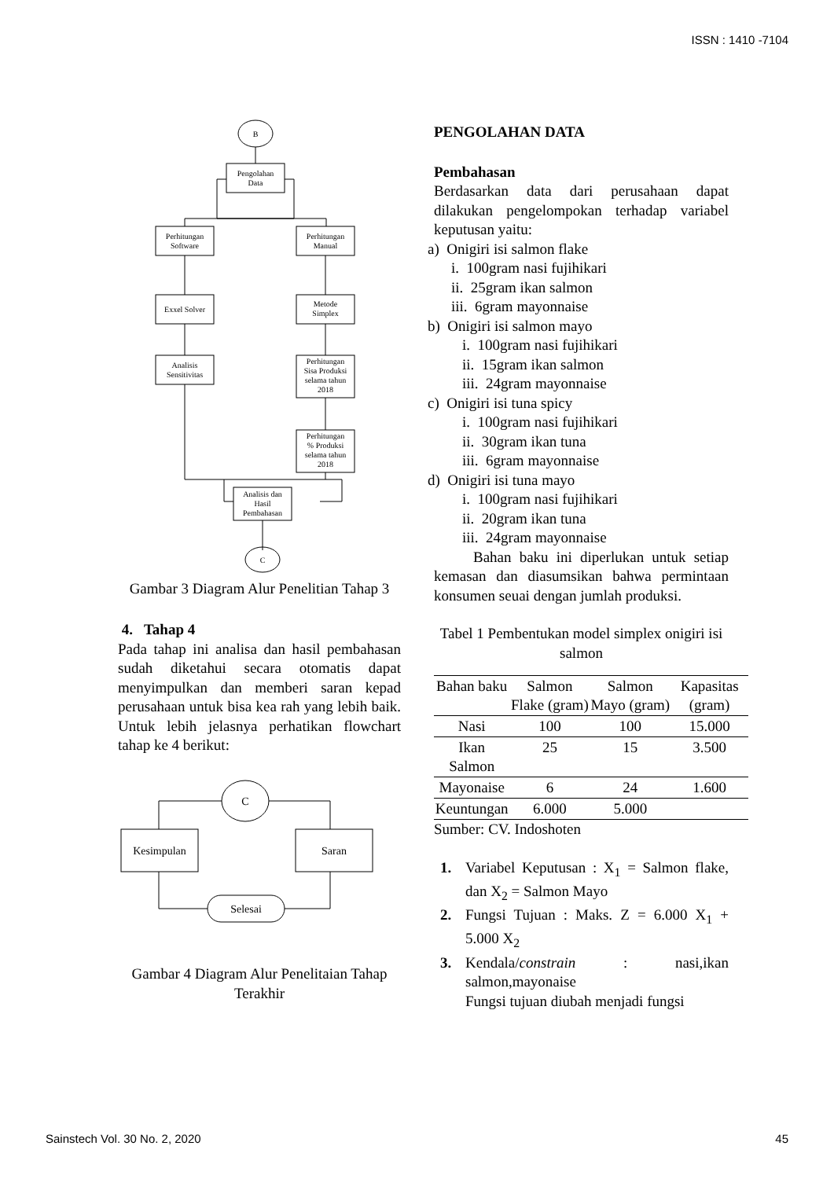ISSN : 1410 -7104
B
Pengolahan
Data
Perhitungan
Software
Perhitungan
Manual
Exxel Solver
Metode
Simplex
Analisis
Sensitivitas
Perhitungan
Sisa Produksi
selama tahun
2018
Perhitungan
% Produksi
selama tahun
2018
Analisis dan
Hasil
Pembahasan
C
Gambar 3 Diagram Alur Penelitian Tahap 3
4. Tahap 4
Pada tahap ini analisa dan hasil pembahasan sudah diketahui secara otomatis dapat menyimpulkan dan memberi saran kepad perusahaan untuk bisa kea rah yang lebih baik. Untuk lebih jelasnya perhatikan flowchart tahap ke 4 berikut:
C
Kesimpulan
Saran
Selesai
Gambar 4 Diagram Alur Penelitaian Tahap Terakhir
PENGOLAHAN DATA
Pembahasan
Berdasarkan data dari perusahaan dapat dilakukan pengelompokan terhadap variabel keputusan yaitu:
a) Onigiri isi salmon flake
i. 100gram nasi fujihikari
ii. 25gram ikan salmon
iii. 6gram mayonnaise
b) Onigiri isi salmon mayo
i. 100gram nasi fujihikari
ii. 15gram ikan salmon
iii. 24gram mayonnaise
c) Onigiri isi tuna spicy
i. 100gram nasi fujihikari
ii. 30gram ikan tuna
iii. 6gram mayonnaise
d) Onigiri isi tuna mayo
i. 100gram nasi fujihikari
ii. 20gram ikan tuna
iii. 24gram mayonnaise
Bahan baku ini diperlukan untuk setiap kemasan dan diasumsikan bahwa permintaan konsumen seuai dengan jumlah produksi.
Tabel 1 Pembentukan model simplex onigiri isi salmon
| Bahan baku | Salmon Flake (gram) | Salmon Mayo (gram) | Kapasitas (gram) |
| --- | --- | --- | --- |
| Nasi | 100 | 100 | 15.000 |
| Ikan Salmon | 25 | 15 | 3.500 |
| Mayonaise | 6 | 24 | 1.600 |
| Keuntungan | 6.000 | 5.000 | |
Sumber: CV. Indoshoten
1. Variabel Keputusan : X<sub>1</sub> = Salmon flake, dan X<sub>2</sub> = Salmon Mayo
2. Fungsi Tujuan : Maks. Z = 6.000 X<sub>1</sub> + 5.000 X<sub>2</sub>
3. Kendala/constrain : nasi,ikan salmon,mayonaise
Fungsi tujuan diubah menjadi fungsi
Sainstech Vol. 30 No. 2, 2020 45